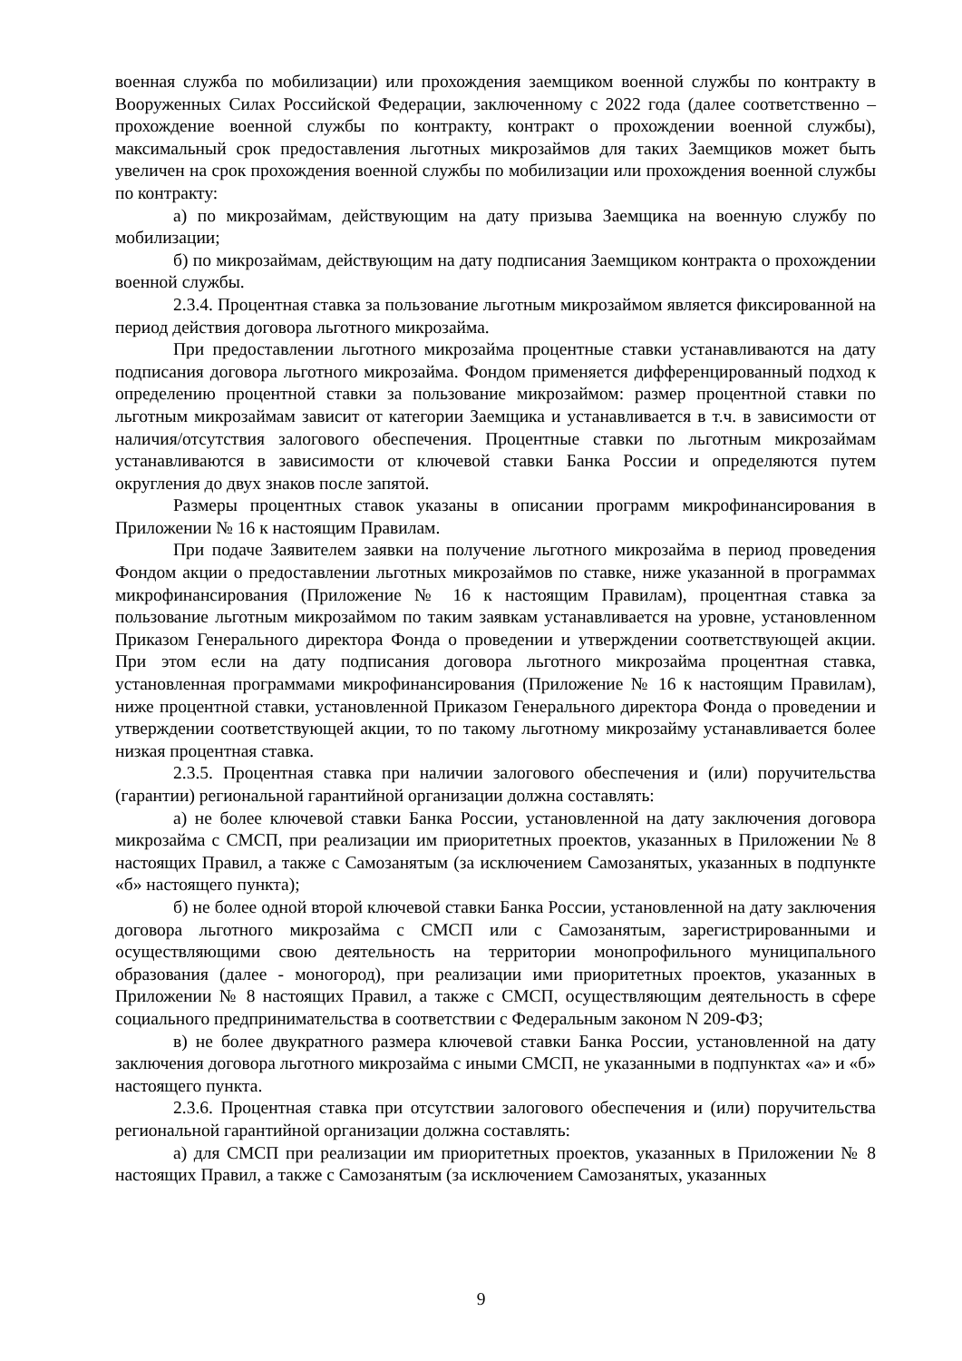военная служба по мобилизации) или прохождения заемщиком военной службы по контракту в Вооруженных Силах Российской Федерации, заключенному с 2022 года (далее соответственно – прохождение военной службы по контракту, контракт о прохождении военной службы), максимальный срок предоставления льготных микрозаймов для таких Заемщиков может быть увеличен на срок прохождения военной службы по мобилизации или прохождения военной службы по контракту:
а) по микрозаймам, действующим на дату призыва Заемщика на военную службу по мобилизации;
б) по микрозаймам, действующим на дату подписания Заемщиком контракта о прохождении военной службы.
2.3.4. Процентная ставка за пользование льготным микрозаймом является фиксированной на период действия договора льготного микрозайма.
При предоставлении льготного микрозайма процентные ставки устанавливаются на дату подписания договора льготного микрозайма. Фондом применяется дифференцированный подход к определению процентной ставки за пользование микрозаймом: размер процентной ставки по льготным микрозаймам зависит от категории Заемщика и устанавливается в т.ч. в зависимости от наличия/отсутствия залогового обеспечения. Процентные ставки по льготным микрозаймам устанавливаются в зависимости от ключевой ставки Банка России и определяются путем округления до двух знаков после запятой.
Размеры процентных ставок указаны в описании программ микрофинансирования в Приложении № 16 к настоящим Правилам.
При подаче Заявителем заявки на получение льготного микрозайма в период проведения Фондом акции о предоставлении льготных микрозаймов по ставке, ниже указанной в программах микрофинансирования (Приложение № 16 к настоящим Правилам), процентная ставка за пользование льготным микрозаймом по таким заявкам устанавливается на уровне, установленном Приказом Генерального директора Фонда о проведении и утверждении соответствующей акции. При этом если на дату подписания договора льготного микрозайма процентная ставка, установленная программами микрофинансирования (Приложение № 16 к настоящим Правилам), ниже процентной ставки, установленной Приказом Генерального директора Фонда о проведении и утверждении соответствующей акции, то по такому льготному микрозайму устанавливается более низкая процентная ставка.
2.3.5. Процентная ставка при наличии залогового обеспечения и (или) поручительства (гарантии) региональной гарантийной организации должна составлять:
а) не более ключевой ставки Банка России, установленной на дату заключения договора микрозайма с СМСП, при реализации им приоритетных проектов, указанных в Приложении № 8 настоящих Правил, а также с Самозанятым (за исключением Самозанятых, указанных в подпункте «б» настоящего пункта);
б) не более одной второй ключевой ставки Банка России, установленной на дату заключения договора льготного микрозайма с СМСП или с Самозанятым, зарегистрированными и осуществляющими свою деятельность на территории монопрофильного муниципального образования (далее - моногород), при реализации ими приоритетных проектов, указанных в Приложении № 8 настоящих Правил, а также с СМСП, осуществляющим деятельность в сфере социального предпринимательства в соответствии с Федеральным законом N 209-ФЗ;
в) не более двукратного размера ключевой ставки Банка России, установленной на дату заключения договора льготного микрозайма с иными СМСП, не указанными в подпунктах «а» и «б» настоящего пункта.
2.3.6. Процентная ставка при отсутствии залогового обеспечения и (или) поручительства региональной гарантийной организации должна составлять:
а) для СМСП при реализации им приоритетных проектов, указанных в Приложении № 8 настоящих Правил, а также с Самозанятым (за исключением Самозанятых, указанных
9